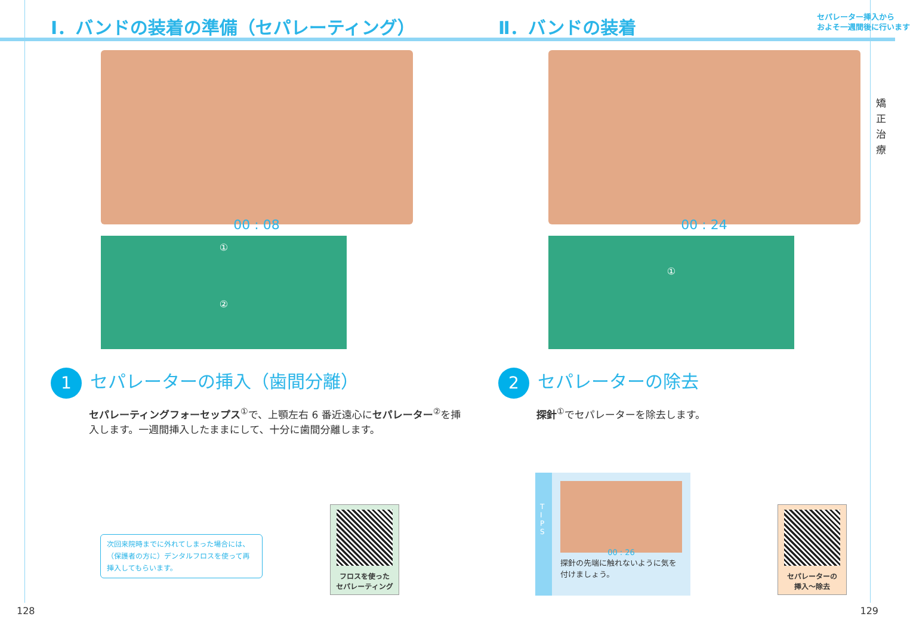Ⅰ．バンドの装着の準備（セパレーティング）
00 : 08
①
②
1 セパレーターの挿入（歯間分離）
セパレーティングフォーセップス<sup>①</sup>で、上顎左右 6 番近遠心にセパレーター<sup>②</sup>を挿入します。一週間挿入したままにして、十分に歯間分離します。
次回来院時までに外れてしまった場合には、（保護者の方に）デンタルフロスを使って再挿入してもらいます。
フロスを使った
セパレーティング
128
Ⅱ．バンドの装着 セパレーター挿入から
およそ一週間後に行います
00 : 24
①
2 セパレーターの除去
探針<sup>①</sup>でセパレーターを除去します。
T I P S
00 : 26
探針の先端に触れないように気を付けましょう。
セパレーターの
挿入～除去
矯 正 治 療
129